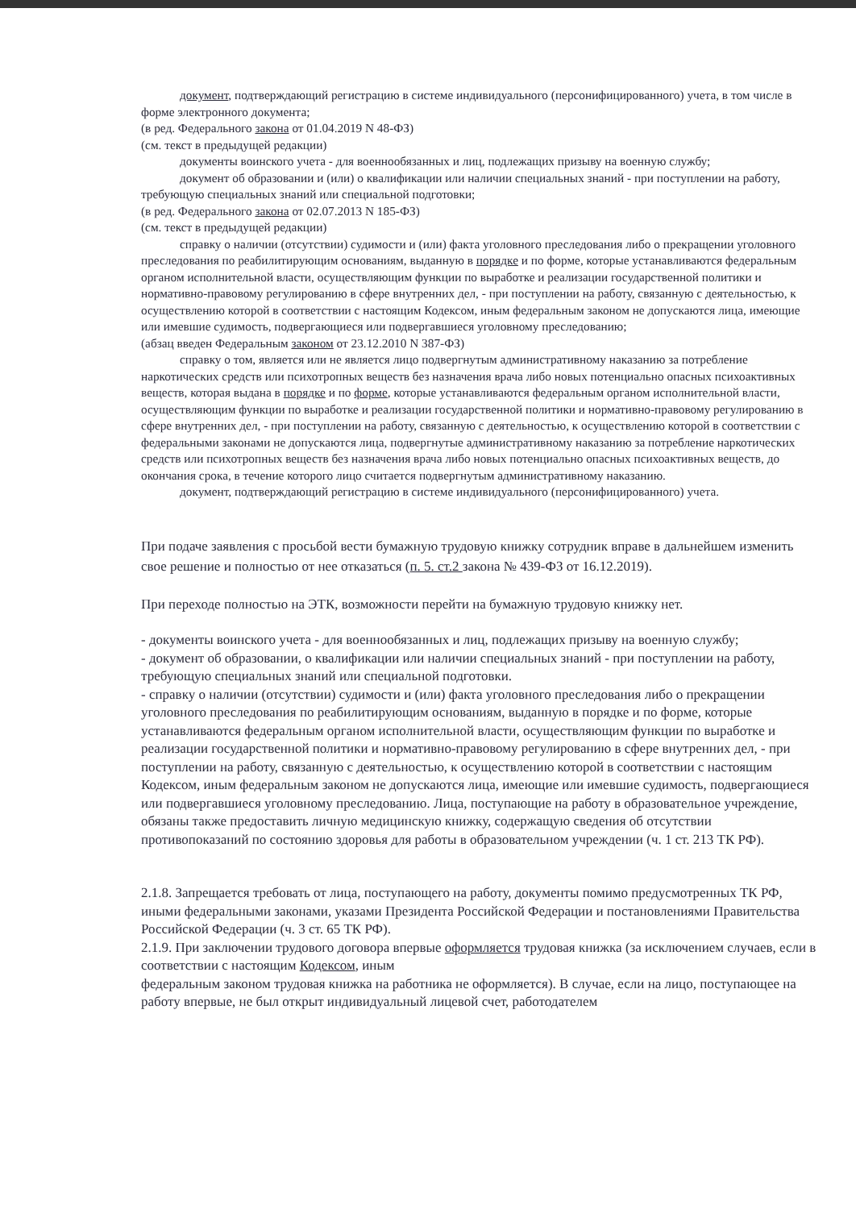документ, подтверждающий регистрацию в системе индивидуального (персонифицированного) учета, в том числе в форме электронного документа;
(в ред. Федерального закона от 01.04.2019 N 48-ФЗ)
(см. текст в предыдущей редакции)
документы воинского учета - для военнообязанных и лиц, подлежащих призыву на военную службу;
документ об образовании и (или) о квалификации или наличии специальных знаний - при поступлении на работу, требующую специальных знаний или специальной подготовки;
(в ред. Федерального закона от 02.07.2013 N 185-ФЗ)
(см. текст в предыдущей редакции)
справку о наличии (отсутствии) судимости и (или) факта уголовного преследования либо о прекращении уголовного преследования по реабилитирующим основаниям, выданную в порядке и по форме, которые устанавливаются федеральным органом исполнительной власти, осуществляющим функции по выработке и реализации государственной политики и нормативно-правовому регулированию в сфере внутренних дел, - при поступлении на работу, связанную с деятельностью, к осуществлению которой в соответствии с настоящим Кодексом, иным федеральным законом не допускаются лица, имеющие или имевшие судимость, подвергающиеся или подвергавшиеся уголовному преследованию;
(абзац введен Федеральным законом от 23.12.2010 N 387-ФЗ)
справку о том, является или не является лицо подвергнутым административному наказанию за потребление наркотических средств или психотропных веществ без назначения врача либо новых потенциально опасных психоактивных веществ, которая выдана в порядке и по форме, которые устанавливаются федеральным органом исполнительной власти, осуществляющим функции по выработке и реализации государственной политики и нормативно-правовому регулированию в сфере внутренних дел, - при поступлении на работу, связанную с деятельностью, к осуществлению которой в соответствии с федеральными законами не допускаются лица, подвергнутые административному наказанию за потребление наркотических средств или психотропных веществ без назначения врача либо новых потенциально опасных психоактивных веществ, до окончания срока, в течение которого лицо считается подвергнутым административному наказанию.
документ, подтверждающий регистрацию в системе индивидуального (персонифицированного) учета.
При подаче заявления с просьбой вести бумажную трудовую книжку сотрудник вправе в дальнейшем изменить свое решение и полностью от нее отказаться (п. 5. ст.2 закона № 439-ФЗ от 16.12.2019).
При переходе полностью на ЭТК, возможности перейти на бумажную трудовую книжку нет.
- документы воинского учета - для военнообязанных и лиц, подлежащих призыву на военную службу;
- документ об образовании, о квалификации или наличии специальных знаний - при поступлении на работу, требующую специальных знаний или специальной подготовки.
- справку о наличии (отсутствии) судимости и (или) факта уголовного преследования либо о прекращении уголовного преследования по реабилитирующим основаниям, выданную в порядке и по форме, которые устанавливаются федеральным органом исполнительной власти, осуществляющим функции по выработке и реализации государственной политики и нормативно-правовому регулированию в сфере внутренних дел, - при поступлении на работу, связанную с деятельностью, к осуществлению которой в соответствии с настоящим Кодексом, иным федеральным законом не допускаются лица, имеющие или имевшие судимость, подвергающиеся или подвергавшиеся уголовному преследованию. Лица, поступающие на работу в образовательное учреждение, обязаны также предоставить личную медицинскую книжку, содержащую сведения об отсутствии противопоказаний по состоянию здоровья для работы в образовательном учреждении (ч. 1 ст. 213 ТК РФ).
2.1.8. Запрещается требовать от лица, поступающего на работу, документы помимо предусмотренных ТК РФ, иными федеральными законами, указами Президента Российской Федерации и постановлениями Правительства Российской Федерации (ч. 3 ст. 65 ТК РФ).
2.1.9. При заключении трудового договора впервые оформляется трудовая книжка (за исключением случаев, если в соответствии с настоящим Кодексом, иным
федеральным законом трудовая книжка на работника не оформляется). В случае, если на лицо, поступающее на работу впервые, не был открыт индивидуальный лицевой счет, работодателем